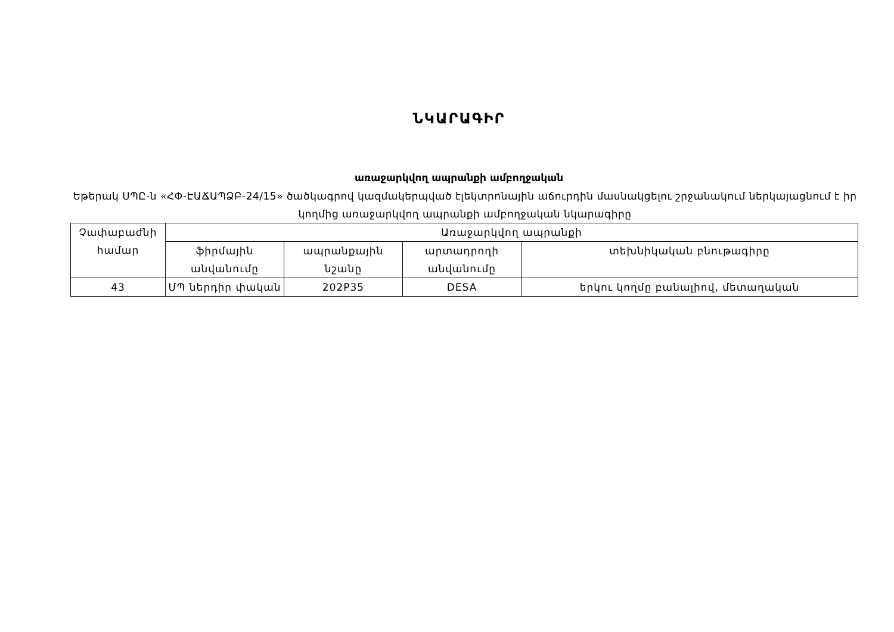ՆԿԱՐԱԳԻՐ
առաջարկվող ապրանքի ամբողջական
Եթերակ ՍՊԸ-ն «ՀՓ-ԷԱՃԱՊՁԲ-24/15» ծածկագրով կազմակերպված էլեկտրոնային աճուրդին մասնակցելու շրջանակում ներկայացնում է իր կողմից առաջարկվող ապրանքի ամբողջական նկարագիրը
| Չափաբաժնի համար | Առաջարկվող ապրանքի | | | |
| --- | --- | --- | --- | --- |
| | ֆիրմային անվանումը | ապրանքային նշանը | արտադրողի անվանումը | տեխնիկական բնութագիրը |
| 43 | ՄՊ ներդիր փական | 202P35 | DESA | երկու կողմը բանալիով, մետաղական |